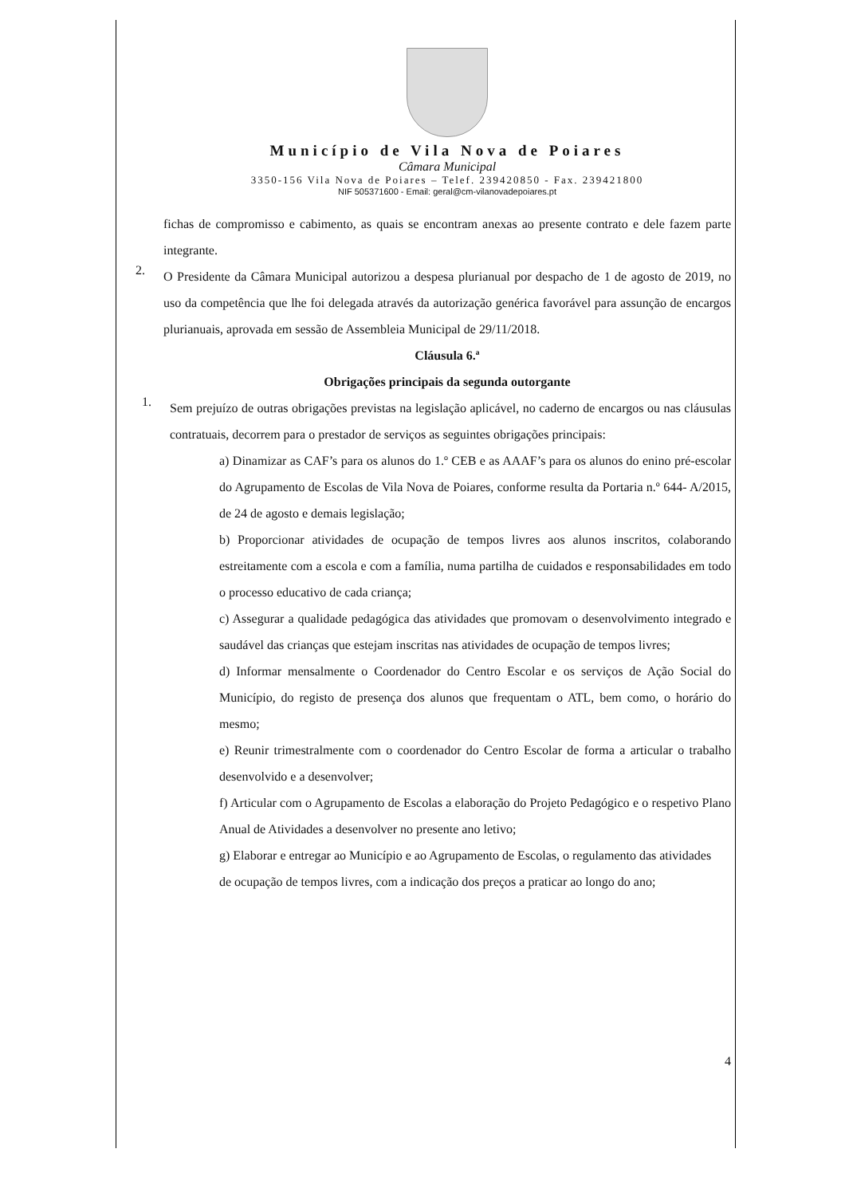Município de Vila Nova de Poiares
Câmara Municipal
3350-156 Vila Nova de Poiares – Telef. 239420850 - Fax. 239421800
NIF 505371600 - Email: geral@cm-vilanovadepoiares.pt
fichas de compromisso e cabimento, as quais se encontram anexas ao presente contrato e dele fazem parte integrante.
2.
O Presidente da Câmara Municipal autorizou a despesa plurianual por despacho de 1 de agosto de 2019, no uso da competência que lhe foi delegada através da autorização genérica favorável para assunção de encargos plurianuais, aprovada em sessão de Assembleia Municipal de 29/11/2018.
Cláusula 6.ª
Obrigações principais da segunda outorgante
1.
Sem prejuízo de outras obrigações previstas na legislação aplicável, no caderno de encargos ou nas cláusulas contratuais, decorrem para o prestador de serviços as seguintes obrigações principais:
a) Dinamizar as CAF’s para os alunos do 1.º CEB e as AAAF’s para os alunos do enino pré-escolar do Agrupamento de Escolas de Vila Nova de Poiares, conforme resulta da Portaria n.º 644- A/2015, de 24 de agosto e demais legislação;
b) Proporcionar atividades de ocupação de tempos livres aos alunos inscritos, colaborando estreitamente com a escola e com a família, numa partilha de cuidados e responsabilidades em todo o processo educativo de cada criança;
c) Assegurar a qualidade pedagógica das atividades que promovam o desenvolvimento integrado e saudável das crianças que estejam inscritas nas atividades de ocupação de tempos livres;
d) Informar mensalmente o Coordenador do Centro Escolar e os serviços de Ação Social do Município, do registo de presença dos alunos que frequentam o ATL, bem como, o horário do mesmo;
e) Reunir trimestralmente com o coordenador do Centro Escolar de forma a articular o trabalho desenvolvido e a desenvolver;
f) Articular com o Agrupamento de Escolas a elaboração do Projeto Pedagógico e o respetivo Plano Anual de Atividades a desenvolver no presente ano letivo;
g) Elaborar e entregar ao Município e ao Agrupamento de Escolas, o regulamento das atividades
de ocupação de tempos livres, com a indicação dos preços a praticar ao longo do ano;
4